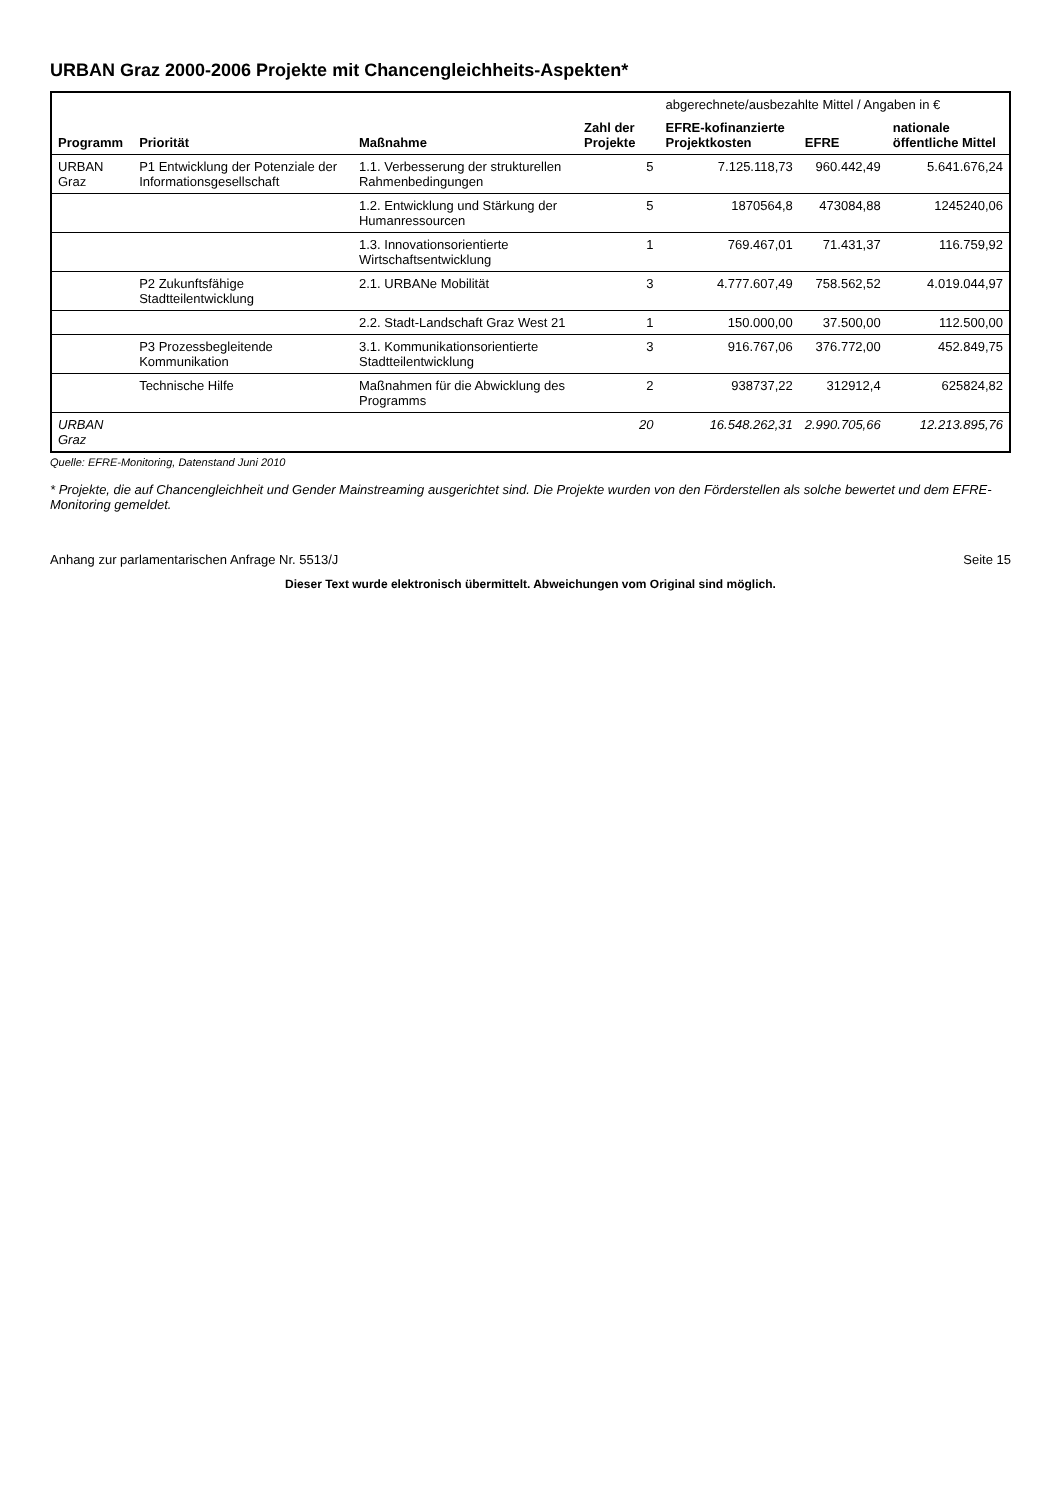URBAN Graz 2000-2006 Projekte mit Chancengleichheits-Aspekten*
| Programm | Priorität | Maßnahme | Zahl der Projekte | abgerechnete/ausbezahlte Mittel / Angaben in € | | |
| --- | --- | --- | --- | --- | --- | --- |
| | | | | EFRE-kofinanzierte Projektkosten | EFRE | nationale öffentliche Mittel |
| URBAN Graz | P1 Entwicklung der Potenziale der Informationsgesellschaft | 1.1. Verbesserung der strukturellen Rahmenbedingungen | 5 | 7.125.118,73 | 960.442,49 | 5.641.676,24 |
| | | 1.2. Entwicklung und Stärkung der Humanressourcen | 5 | 1870564,8 | 473084,88 | 1245240,06 |
| | | 1.3. Innovationsorientierte Wirtschaftsentwicklung | 1 | 769.467,01 | 71.431,37 | 116.759,92 |
| | P2 Zukunftsfähige Stadtteilentwicklung | 2.1. URBANe Mobilität | 3 | 4.777.607,49 | 758.562,52 | 4.019.044,97 |
| | | 2.2. Stadt-Landschaft Graz West 21 | 1 | 150.000,00 | 37.500,00 | 112.500,00 |
| | P3 Prozessbegleitende Kommunikation | 3.1. Kommunikationsorientierte Stadtteilentwicklung | 3 | 916.767,06 | 376.772,00 | 452.849,75 |
| | Technische Hilfe | Maßnahmen für die Abwicklung des Programms | 2 | 938737,22 | 312912,4 | 625824,82 |
| URBAN Graz | | | 20 | 16.548.262,31 | 2.990.705,66 | 12.213.895,76 |
Quelle: EFRE-Monitoring, Datenstand Juni 2010
* Projekte, die auf Chancengleichheit und Gender Mainstreaming ausgerichtet sind. Die Projekte wurden von den Förderstellen als solche bewertet und dem EFRE-Monitoring gemeldet.
Anhang zur parlamentarischen Anfrage Nr. 5513/J Seite 15
Dieser Text wurde elektronisch übermittelt. Abweichungen vom Original sind möglich.